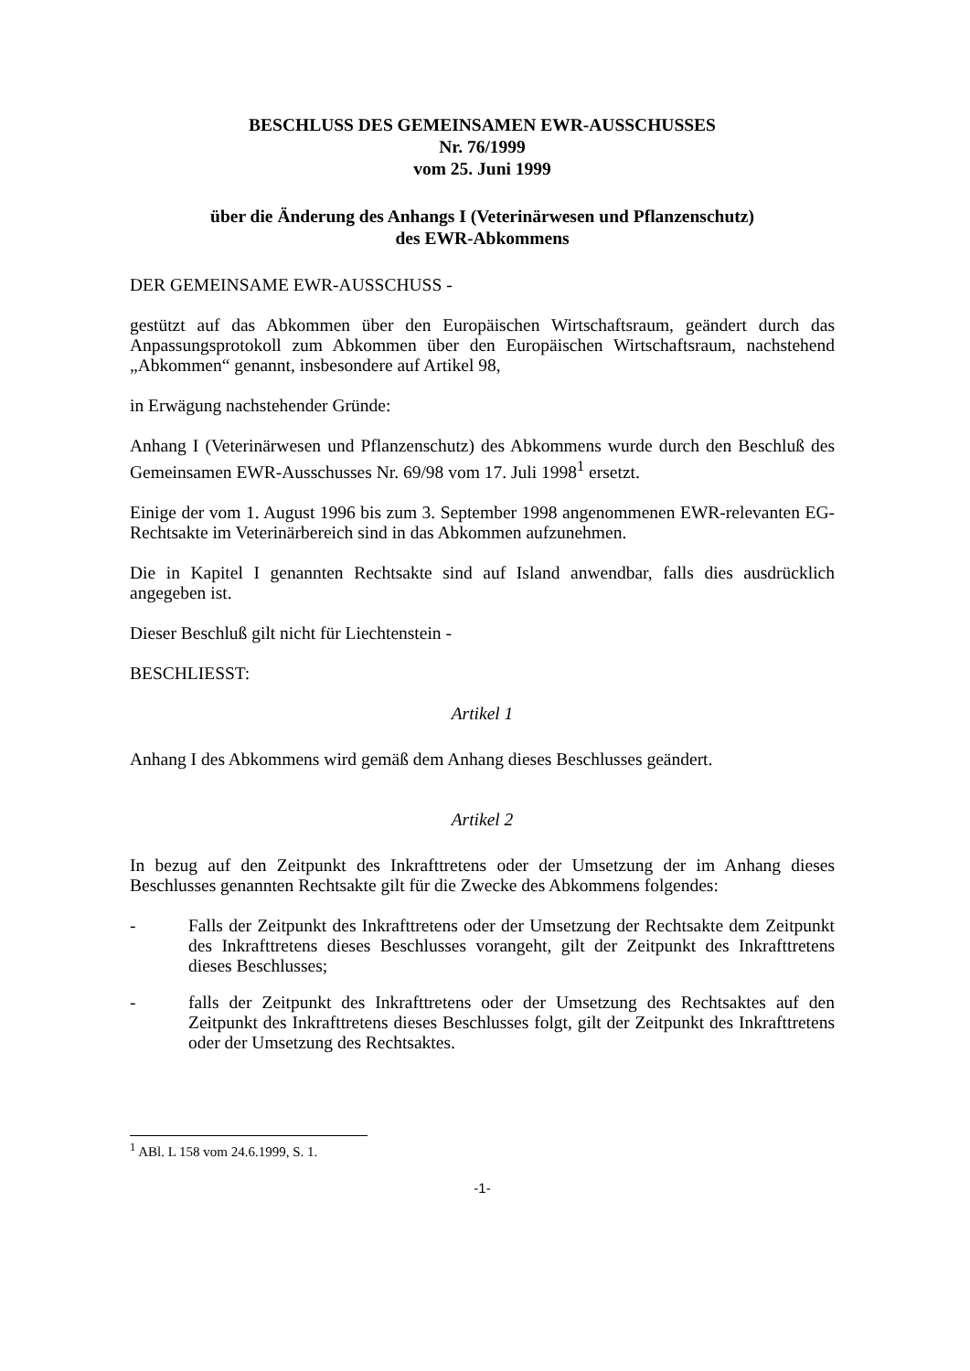BESCHLUSS DES GEMEINSAMEN EWR-AUSSCHUSSES
Nr. 76/1999
vom 25. Juni 1999
über die Änderung des Anhangs I (Veterinärwesen und Pflanzenschutz)
des EWR-Abkommens
DER GEMEINSAME EWR-AUSSCHUSS -
gestützt auf das Abkommen über den Europäischen Wirtschaftsraum, geändert durch das Anpassungsprotokoll zum Abkommen über den Europäischen Wirtschaftsraum, nachstehend „Abkommen“ genannt, insbesondere auf Artikel 98,
in Erwägung nachstehender Gründe:
Anhang I (Veterinärwesen und Pflanzenschutz) des Abkommens wurde durch den Beschluß des Gemeinsamen EWR-Ausschusses Nr. 69/98 vom 17. Juli 1998<sup>1</sup> ersetzt.
Einige der vom 1. August 1996 bis zum 3. September 1998 angenommenen EWR-relevanten EG-Rechtsakte im Veterinärbereich sind in das Abkommen aufzunehmen.
Die in Kapitel I genannten Rechtsakte sind auf Island anwendbar, falls dies ausdrücklich angegeben ist.
Dieser Beschluß gilt nicht für Liechtenstein -
BESCHLIESST:
Artikel 1
Anhang I des Abkommens wird gemäß dem Anhang dieses Beschlusses geändert.
Artikel 2
In bezug auf den Zeitpunkt des Inkrafttretens oder der Umsetzung der im Anhang dieses Beschlusses genannten Rechtsakte gilt für die Zwecke des Abkommens folgendes:
- Falls der Zeitpunkt des Inkrafttretens oder der Umsetzung der Rechtsakte dem Zeitpunkt des Inkrafttretens dieses Beschlusses vorangeht, gilt der Zeitpunkt des Inkrafttretens dieses Beschlusses;
- falls der Zeitpunkt des Inkrafttretens oder der Umsetzung des Rechtsaktes auf den Zeitpunkt des Inkrafttretens dieses Beschlusses folgt, gilt der Zeitpunkt des Inkrafttretens oder der Umsetzung des Rechtsaktes.
<sup>1</sup> ABl. L 158 vom 24.6.1999, S. 1.
-1-